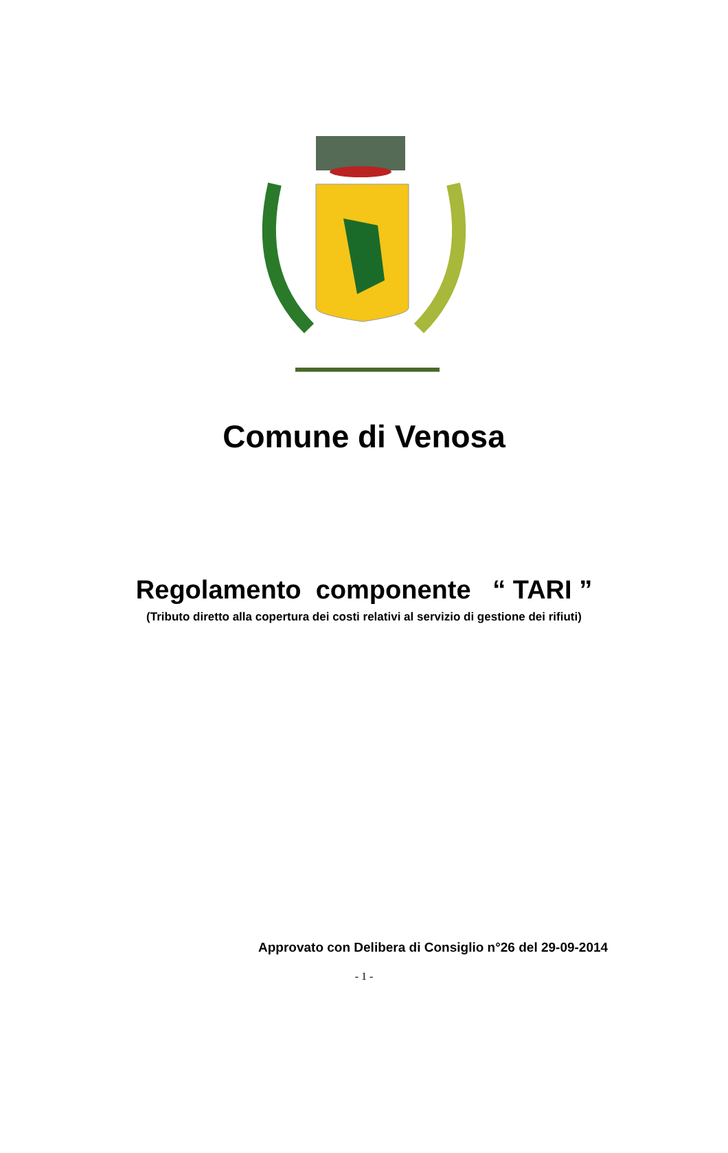Comune di Venosa
Regolamento componente “ TARI ”
(Tributo diretto alla copertura dei costi relativi al servizio di gestione dei rifiuti)
Approvato con Delibera di Consiglio n°26 del 29-09-2014
- 1 -